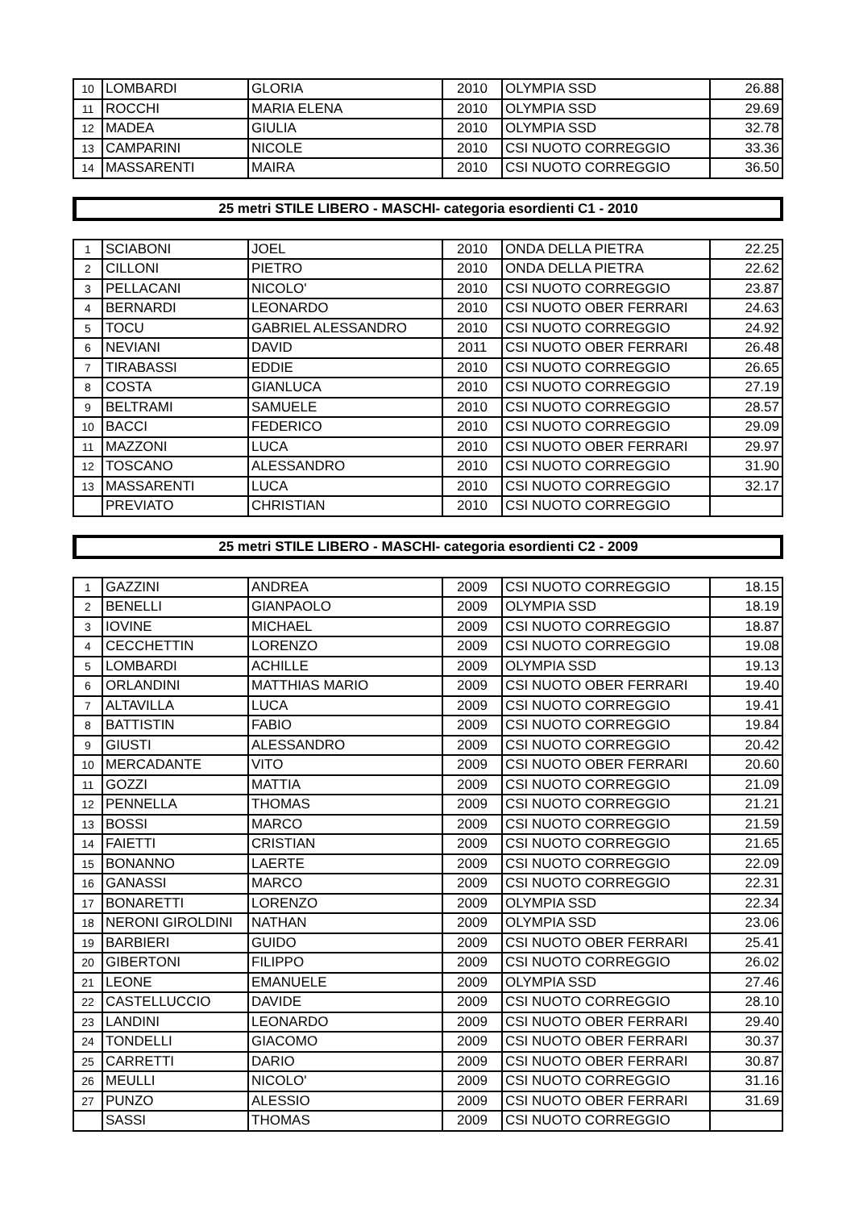| 10 | LOMBARDI | GLORIA | 2010 | OLYMPIA SSD | 26.88 |
| 11 | ROCCHI | MARIA ELENA | 2010 | OLYMPIA SSD | 29.69 |
| 12 | MADEA | GIULIA | 2010 | OLYMPIA SSD | 32.78 |
| 13 | CAMPARINI | NICOLE | 2010 | CSI NUOTO CORREGGIO | 33.36 |
| 14 | MASSARENTI | MAIRA | 2010 | CSI NUOTO CORREGGIO | 36.50 |
25 metri STILE LIBERO - MASCHI- categoria esordienti C1 - 2010
| 1 | SCIABONI | JOEL | 2010 | ONDA DELLA PIETRA | 22.25 |
| 2 | CILLONI | PIETRO | 2010 | ONDA DELLA PIETRA | 22.62 |
| 3 | PELLACANI | NICOLO' | 2010 | CSI NUOTO CORREGGIO | 23.87 |
| 4 | BERNARDI | LEONARDO | 2010 | CSI NUOTO OBER FERRARI | 24.63 |
| 5 | TOCU | GABRIEL ALESSANDRO | 2010 | CSI NUOTO CORREGGIO | 24.92 |
| 6 | NEVIANI | DAVID | 2011 | CSI NUOTO OBER FERRARI | 26.48 |
| 7 | TIRABASSI | EDDIE | 2010 | CSI NUOTO CORREGGIO | 26.65 |
| 8 | COSTA | GIANLUCA | 2010 | CSI NUOTO CORREGGIO | 27.19 |
| 9 | BELTRAMI | SAMUELE | 2010 | CSI NUOTO CORREGGIO | 28.57 |
| 10 | BACCI | FEDERICO | 2010 | CSI NUOTO CORREGGIO | 29.09 |
| 11 | MAZZONI | LUCA | 2010 | CSI NUOTO OBER FERRARI | 29.97 |
| 12 | TOSCANO | ALESSANDRO | 2010 | CSI NUOTO CORREGGIO | 31.90 |
| 13 | MASSARENTI | LUCA | 2010 | CSI NUOTO CORREGGIO | 32.17 |
| | PREVIATO | CHRISTIAN | 2010 | CSI NUOTO CORREGGIO | |
25 metri STILE LIBERO - MASCHI- categoria esordienti C2 - 2009
| 1 | GAZZINI | ANDREA | 2009 | CSI NUOTO CORREGGIO | 18.15 |
| 2 | BENELLI | GIANPAOLO | 2009 | OLYMPIA SSD | 18.19 |
| 3 | IOVINE | MICHAEL | 2009 | CSI NUOTO CORREGGIO | 18.87 |
| 4 | CECCHETTIN | LORENZO | 2009 | CSI NUOTO CORREGGIO | 19.08 |
| 5 | LOMBARDI | ACHILLE | 2009 | OLYMPIA SSD | 19.13 |
| 6 | ORLANDINI | MATTHIAS MARIO | 2009 | CSI NUOTO OBER FERRARI | 19.40 |
| 7 | ALTAVILLA | LUCA | 2009 | CSI NUOTO CORREGGIO | 19.41 |
| 8 | BATTISTIN | FABIO | 2009 | CSI NUOTO CORREGGIO | 19.84 |
| 9 | GIUSTI | ALESSANDRO | 2009 | CSI NUOTO CORREGGIO | 20.42 |
| 10 | MERCADANTE | VITO | 2009 | CSI NUOTO OBER FERRARI | 20.60 |
| 11 | GOZZI | MATTIA | 2009 | CSI NUOTO CORREGGIO | 21.09 |
| 12 | PENNELLA | THOMAS | 2009 | CSI NUOTO CORREGGIO | 21.21 |
| 13 | BOSSI | MARCO | 2009 | CSI NUOTO CORREGGIO | 21.59 |
| 14 | FAIETTI | CRISTIAN | 2009 | CSI NUOTO CORREGGIO | 21.65 |
| 15 | BONANNO | LAERTE | 2009 | CSI NUOTO CORREGGIO | 22.09 |
| 16 | GANASSI | MARCO | 2009 | CSI NUOTO CORREGGIO | 22.31 |
| 17 | BONARETTI | LORENZO | 2009 | OLYMPIA SSD | 22.34 |
| 18 | NERONI GIROLDINI | NATHAN | 2009 | OLYMPIA SSD | 23.06 |
| 19 | BARBIERI | GUIDO | 2009 | CSI NUOTO OBER FERRARI | 25.41 |
| 20 | GIBERTONI | FILIPPO | 2009 | CSI NUOTO CORREGGIO | 26.02 |
| 21 | LEONE | EMANUELE | 2009 | OLYMPIA SSD | 27.46 |
| 22 | CASTELLUCCIO | DAVIDE | 2009 | CSI NUOTO CORREGGIO | 28.10 |
| 23 | LANDINI | LEONARDO | 2009 | CSI NUOTO OBER FERRARI | 29.40 |
| 24 | TONDELLI | GIACOMO | 2009 | CSI NUOTO OBER FERRARI | 30.37 |
| 25 | CARRETTI | DARIO | 2009 | CSI NUOTO OBER FERRARI | 30.87 |
| 26 | MEULLI | NICOLO' | 2009 | CSI NUOTO CORREGGIO | 31.16 |
| 27 | PUNZO | ALESSIO | 2009 | CSI NUOTO OBER FERRARI | 31.69 |
| | SASSI | THOMAS | 2009 | CSI NUOTO CORREGGIO | |